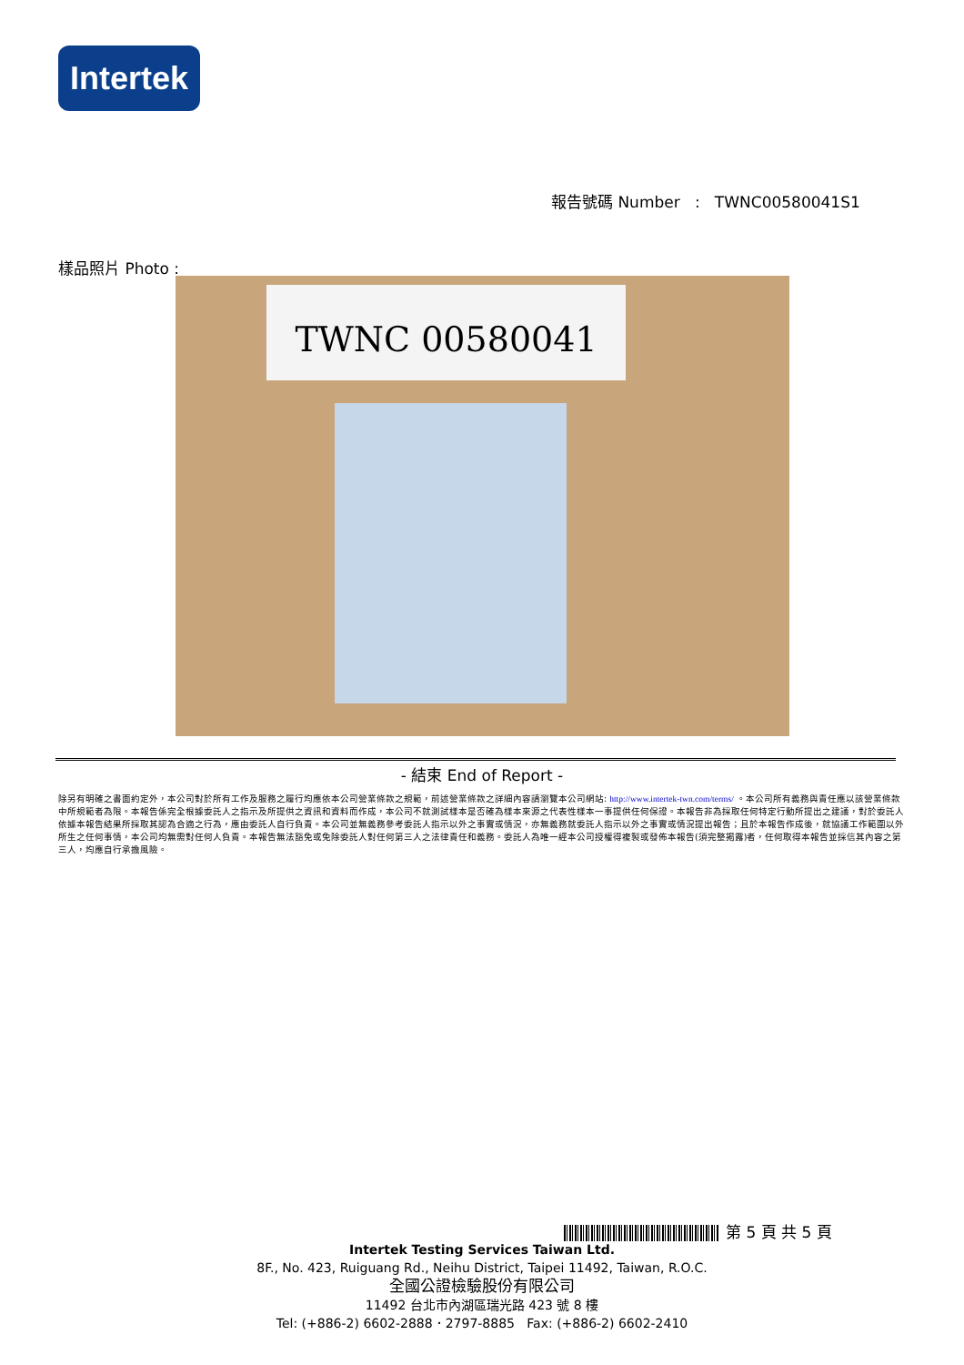Intertek
報告號碼 Number : TWNC00580041S1
樣品照片 Photo :
TWNC 00580041
- 結束 End of Report -
除另有明確之書面約定外，本公司對於所有工作及服務之履行均應依本公司營業條款之規範，前述營業條款之詳細內容請瀏覽本公司網站: http://www.intertek-twn.com/terms/ 。本公司所有義務與責任應以該營業條款中所規範者為限。本報告係完全根據委託人之指示及所提供之資訊和資料而作成，本公司不就測試樣本是否確為樣本來源之代表性樣本一事提供任何保證。本報告非為採取任何特定行動所提出之建議，對於委託人依據本報告結果所採取其認為合適之行為，應由委託人自行負責。本公司並無義務參考委託人指示以外之事實或情況，亦無義務就委託人指示以外之事實或情況提出報告；且於本報告作成後，就協議工作範圍以外所生之任何事情，本公司均無需對任何人負責。本報告無法豁免或免除委託人對任何第三人之法律責任和義務。委託人為唯一經本公司授權得複製或發佈本報告(須完整揭露)者，任何取得本報告並採信其內容之第三人，均應自行承擔風險。
第 5 頁 共 5 頁
Intertek Testing Services Taiwan Ltd.
8F., No. 423, Ruiguang Rd., Neihu District, Taipei 11492, Taiwan, R.O.C.
全國公證檢驗股份有限公司
11492 台北市內湖區瑞光路 423 號 8 樓
Tel: (+886-2) 6602-2888．2797-8885 Fax: (+886-2) 6602-2410